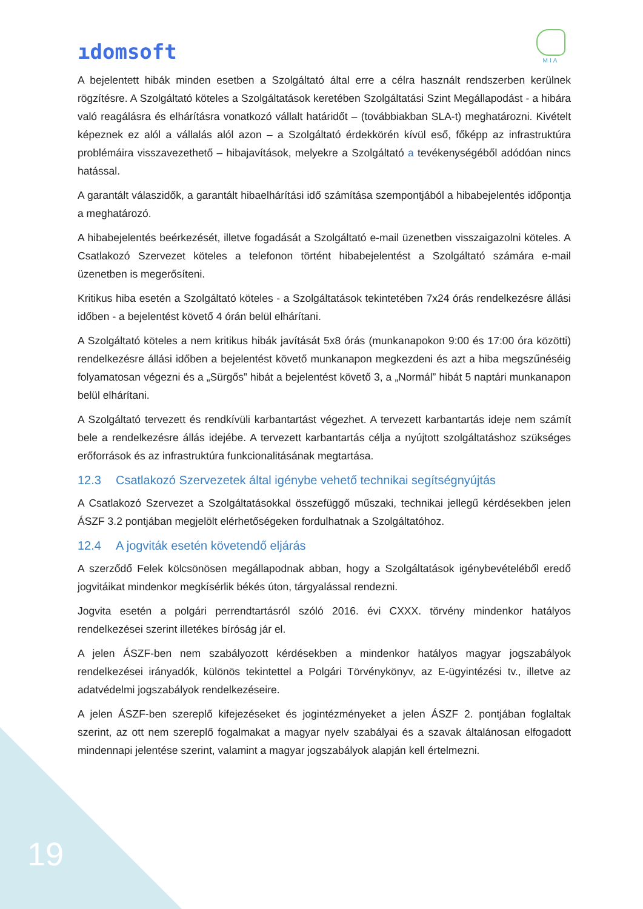ıdomsoft
MIA
A bejelentett hibák minden esetben a Szolgáltató által erre a célra használt rendszerben kerülnek rögzítésre. A Szolgáltató köteles a Szolgáltatások keretében Szolgáltatási Szint Megállapodást - a hibára való reagálásra és elhárításra vonatkozó vállalt határidőt – (továbbiakban SLA-t) meghatározni. Kivételt képeznek ez alól a vállalás alól azon – a Szolgáltató érdekkörén kívül eső, főképp az infrastruktúra problémáira visszavezethető – hibajavítások, melyekre a Szolgáltató a tevékenységéből adódóan nincs hatással.
A garantált válaszidők, a garantált hibaelhárítási idő számítása szempontjából a hibabejelentés időpontja a meghatározó.
A hibabejelentés beérkezését, illetve fogadását a Szolgáltató e-mail üzenetben visszaigazolni köteles. A Csatlakozó Szervezet köteles a telefonon történt hibabejelentést a Szolgáltató számára e-mail üzenetben is megerősíteni.
Kritikus hiba esetén a Szolgáltató köteles - a Szolgáltatások tekintetében 7x24 órás rendelkezésre állási időben - a bejelentést követő 4 órán belül elhárítani.
A Szolgáltató köteles a nem kritikus hibák javítását 5x8 órás (munkanapokon 9:00 és 17:00 óra közötti) rendelkezésre állási időben a bejelentést követő munkanapon megkezdeni és azt a hiba megszűnéséig folyamatosan végezni és a „Sürgős” hibát a bejelentést követő 3, a „Normál” hibát 5 naptári munkanapon belül elhárítani.
A Szolgáltató tervezett és rendkívüli karbantartást végezhet. A tervezett karbantartás ideje nem számít bele a rendelkezésre állás idejébe. A tervezett karbantartás célja a nyújtott szolgáltatáshoz szükséges erőforrások és az infrastruktúra funkcionalitásának megtartása.
12.3 Csatlakozó Szervezetek által igénybe vehető technikai segítségnyújtás
A Csatlakozó Szervezet a Szolgáltatásokkal összefüggő műszaki, technikai jellegű kérdésekben jelen ÁSZF 3.2 pontjában megjelölt elérhetőségeken fordulhatnak a Szolgáltatóhoz.
12.4 A jogviták esetén követendő eljárás
A szerződő Felek kölcsönösen megállapodnak abban, hogy a Szolgáltatások igénybevételéből eredő jogvitáikat mindenkor megkísérlik békés úton, tárgyalással rendezni.
Jogvita esetén a polgári perrendtartásról szóló 2016. évi CXXX. törvény mindenkor hatályos rendelkezései szerint illetékes bíróság jár el.
A jelen ÁSZF-ben nem szabályozott kérdésekben a mindenkor hatályos magyar jogszabályok rendelkezései irányadók, különös tekintettel a Polgári Törvénykönyv, az E-ügyintézési tv., illetve az adatvédelmi jogszabályok rendelkezéseire.
A jelen ÁSZF-ben szereplő kifejezéseket és jogintézményeket a jelen ÁSZF 2. pontjában foglaltak szerint, az ott nem szereplő fogalmakat a magyar nyelv szabályai és a szavak általánosan elfogadott mindennapi jelentése szerint, valamint a magyar jogszabályok alapján kell értelmezni.
19